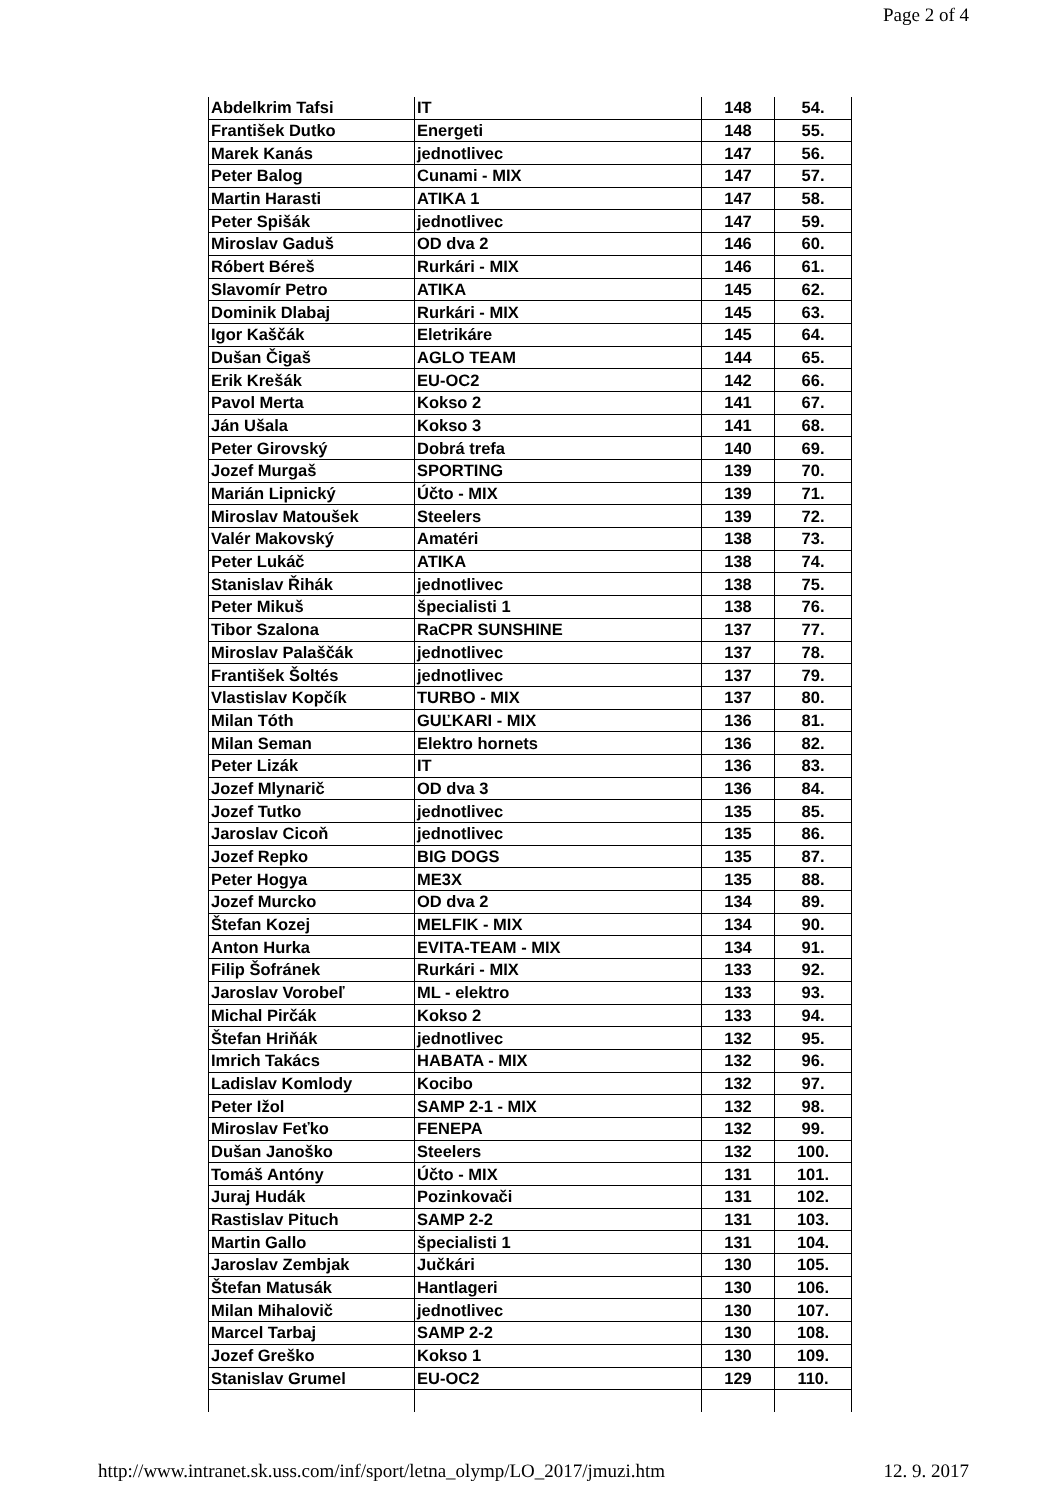Page 2 of 4
| Abdelkrim Tafsi | IT | 148 | 54. |
| František Dutko | Energeti | 148 | 55. |
| Marek Kanás | jednotlivec | 147 | 56. |
| Peter Balog | Cunami - MIX | 147 | 57. |
| Martin Harasti | ATIKA 1 | 147 | 58. |
| Peter Spišák | jednotlivec | 147 | 59. |
| Miroslav Gaduš | OD dva 2 | 146 | 60. |
| Róbert Béreš | Rurkári - MIX | 146 | 61. |
| Slavomír Petro | ATIKA | 145 | 62. |
| Dominik Dlabaj | Rurkári - MIX | 145 | 63. |
| Igor Kaščák | Eletrikáre | 145 | 64. |
| Dušan Čigaš | AGLO TEAM | 144 | 65. |
| Erik Krešák | EU-OC2 | 142 | 66. |
| Pavol Merta | Kokso 2 | 141 | 67. |
| Ján Ušala | Kokso 3 | 141 | 68. |
| Peter Girovský | Dobrá trefa | 140 | 69. |
| Jozef Murgaš | SPORTING | 139 | 70. |
| Marián Lipnický | Účto - MIX | 139 | 71. |
| Miroslav Matoušek | Steelers | 139 | 72. |
| Valér Makovský | Amatéri | 138 | 73. |
| Peter Lukáč | ATIKA | 138 | 74. |
| Stanislav Řihák | jednotlivec | 138 | 75. |
| Peter Mikuš | špecialisti 1 | 138 | 76. |
| Tibor Szalona | RaCPR SUNSHINE | 137 | 77. |
| Miroslav Palaščák | jednotlivec | 137 | 78. |
| František Šoltés | jednotlivec | 137 | 79. |
| Vlastislav Kopčík | TURBO - MIX | 137 | 80. |
| Milan Tóth | GUĽKARI - MIX | 136 | 81. |
| Milan Seman | Elektro hornets | 136 | 82. |
| Peter Lizák | IT | 136 | 83. |
| Jozef Mlynarič | OD dva 3 | 136 | 84. |
| Jozef Tutko | jednotlivec | 135 | 85. |
| Jaroslav Cicoň | jednotlivec | 135 | 86. |
| Jozef Repko | BIG DOGS | 135 | 87. |
| Peter Hogya | ME3X | 135 | 88. |
| Jozef Murcko | OD dva 2 | 134 | 89. |
| Štefan Kozej | MELFIK - MIX | 134 | 90. |
| Anton Hurka | EVITA-TEAM - MIX | 134 | 91. |
| Filip Šofránek | Rurkári - MIX | 133 | 92. |
| Jaroslav Vorobeľ | ML - elektro | 133 | 93. |
| Michal Pirčák | Kokso 2 | 133 | 94. |
| Štefan Hriňák | jednotlivec | 132 | 95. |
| Imrich Takács | HABATA - MIX | 132 | 96. |
| Ladislav Komlody | Kocibo | 132 | 97. |
| Peter Ižol | SAMP 2-1 - MIX | 132 | 98. |
| Miroslav Feťko | FENEPA | 132 | 99. |
| Dušan Janoško | Steelers | 132 | 100. |
| Tomáš Antóny | Účto - MIX | 131 | 101. |
| Juraj Hudák | Pozinkovači | 131 | 102. |
| Rastislav Pituch | SAMP 2-2 | 131 | 103. |
| Martin Gallo | špecialisti 1 | 131 | 104. |
| Jaroslav Zembjak | Jučkári | 130 | 105. |
| Štefan Matusák | Hantlageri | 130 | 106. |
| Milan Mihalovič | jednotlivec | 130 | 107. |
| Marcel Tarbaj | SAMP 2-2 | 130 | 108. |
| Jozef Greško | Kokso 1 | 130 | 109. |
| Stanislav Grumel | EU-OC2 | 129 | 110. |
http://www.intranet.sk.uss.com/inf/sport/letna_olymp/LO_2017/jmuzi.htm 12. 9. 2017